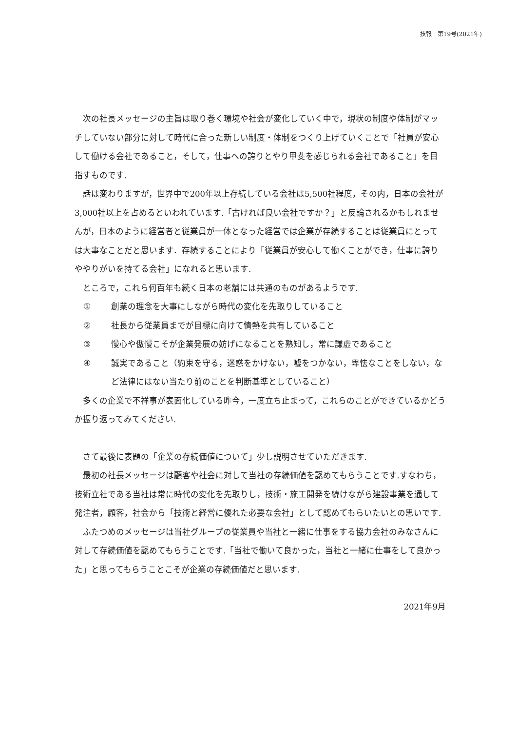技報　第19号(2021年)
次の社長メッセージの主旨は取り巻く環境や社会が変化していく中で，現状の制度や体制がマッチしていない部分に対して時代に合った新しい制度・体制をつくり上げていくことで「社員が安心して働ける会社であること，そして，仕事への誇りとやり甲斐を感じられる会社であること」を目指すものです.
話は変わりますが，世界中で200年以上存続している会社は5,500社程度，その内，日本の会社が3,000社以上を占めるといわれています.「古ければ良い会社ですか？」と反論されるかもしれませんが，日本のように経営者と従業員が一体となった経営では企業が存続することは従業員にとっては大事なことだと思います．存続することにより「従業員が安心して働くことができ，仕事に誇りややりがいを持てる会社」になれると思います.
ところで，これら何百年も続く日本の老舗には共通のものがあるようです.
① 創業の理念を大事にしながら時代の変化を先取りしていること
② 社長から従業員までが目標に向けて情熱を共有していること
③ 慢心や傲慢こそが企業発展の妨げになることを熟知し，常に謙虚であること
④ 誠実であること（約束を守る，迷惑をかけない，嘘をつかない，卑怯なことをしない，など法律にはない当たり前のことを判断基準としていること）
多くの企業で不祥事が表面化している昨今，一度立ち止まって，これらのことができているかどうか振り返ってみてください.
さて最後に表題の「企業の存続価値について」少し説明させていただきます.
最初の社長メッセージは顧客や社会に対して当社の存続価値を認めてもらうことです.すなわち，技術立社である当社は常に時代の変化を先取りし，技術・施工開発を続けながら建設事業を通して発注者，顧客，社会から「技術と経営に優れた必要な会社」として認めてもらいたいとの思いです.
ふたつめのメッセージは当社グループの従業員や当社と一緒に仕事をする協力会社のみなさんに対して存続価値を認めてもらうことです.「当社で働いて良かった，当社と一緒に仕事をして良かった」と思ってもらうことこそが企業の存続価値だと思います.
2021年9月